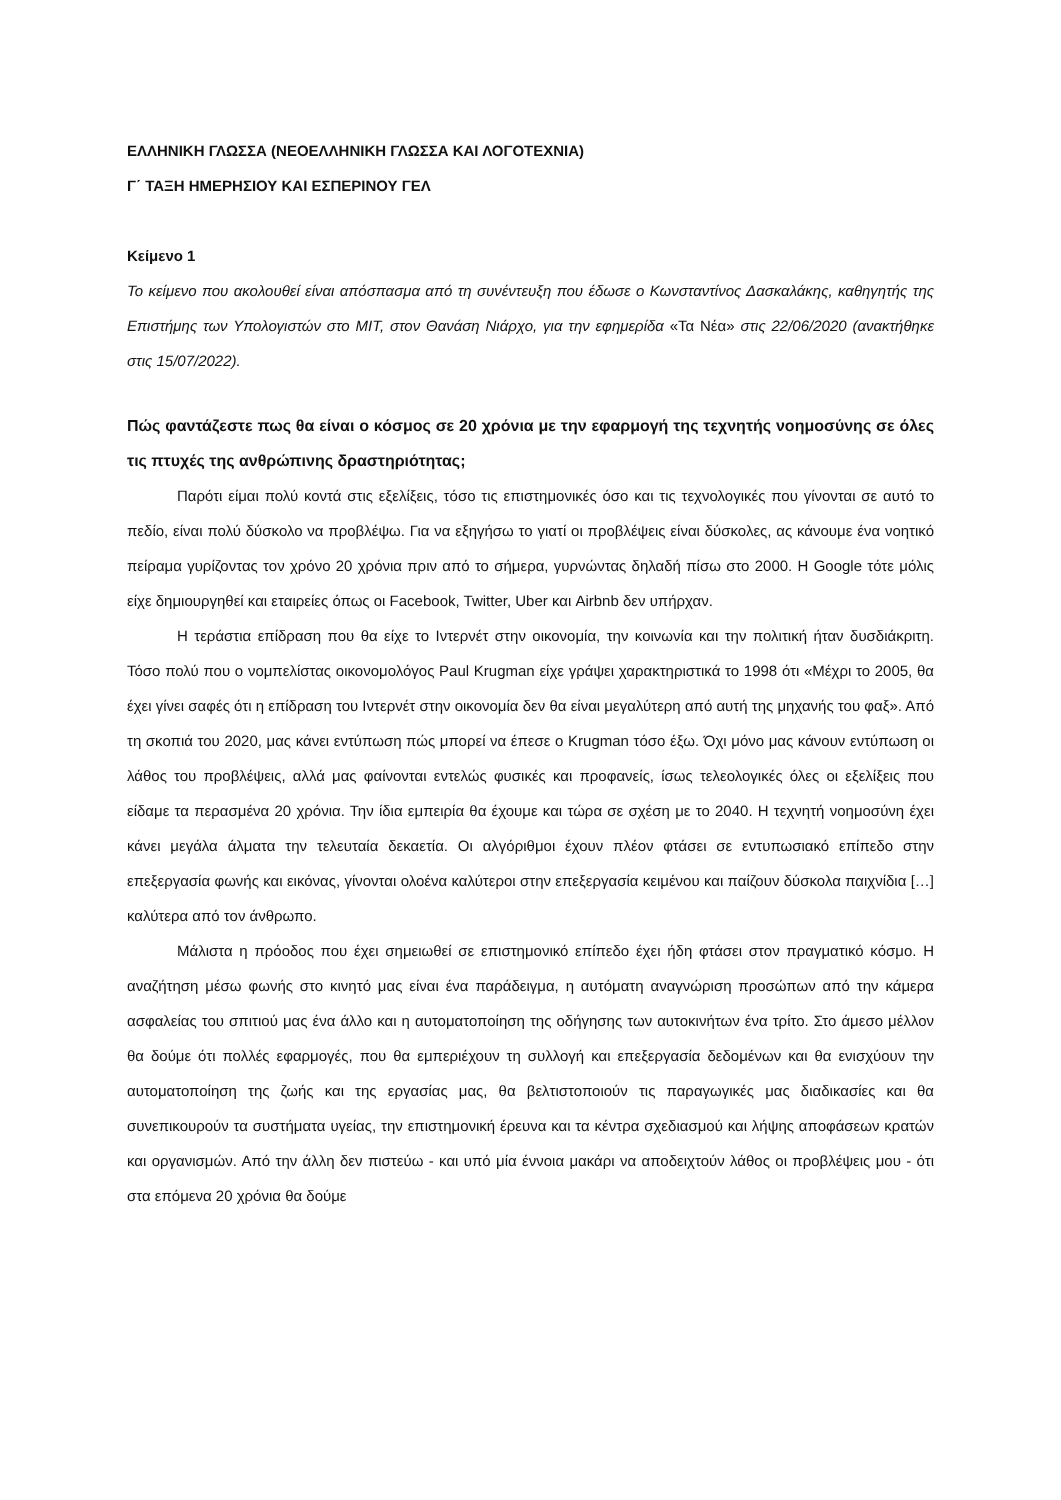ΕΛΛΗΝΙΚΗ ΓΛΩΣΣΑ (ΝΕΟΕΛΛΗΝΙΚΗ ΓΛΩΣΣΑ ΚΑΙ ΛΟΓΟΤΕΧΝΙΑ)
Γ΄ ΤΑΞΗ ΗΜΕΡΗΣΙΟΥ ΚΑΙ ΕΣΠΕΡΙΝΟΥ ΓΕΛ
Κείμενο 1
Το κείμενο που ακολουθεί είναι απόσπασμα από τη συνέντευξη που έδωσε ο Κωνσταντίνος Δασκαλάκης, καθηγητής της Επιστήμης των Υπολογιστών στο MIT, στον Θανάση Νιάρχο, για την εφημερίδα «Τα Νέα» στις 22/06/2020 (ανακτήθηκε στις 15/07/2022).
Πώς φαντάζεστε πως θα είναι ο κόσμος σε 20 χρόνια με την εφαρμογή της τεχνητής νοημοσύνης σε όλες τις πτυχές της ανθρώπινης δραστηριότητας;
Παρότι είμαι πολύ κοντά στις εξελίξεις, τόσο τις επιστημονικές όσο και τις τεχνολογικές που γίνονται σε αυτό το πεδίο, είναι πολύ δύσκολο να προβλέψω. Για να εξηγήσω το γιατί οι προβλέψεις είναι δύσκολες, ας κάνουμε ένα νοητικό πείραμα γυρίζοντας τον χρόνο 20 χρόνια πριν από το σήμερα, γυρνώντας δηλαδή πίσω στο 2000. Η Google τότε μόλις είχε δημιουργηθεί και εταιρείες όπως οι Facebook, Twitter, Uber και Airbnb δεν υπήρχαν.
Η τεράστια επίδραση που θα είχε το Ιντερνέτ στην οικονομία, την κοινωνία και την πολιτική ήταν δυσδιάκριτη. Τόσο πολύ που ο νομπελίστας οικονομολόγος Paul Krugman είχε γράψει χαρακτηριστικά το 1998 ότι «Μέχρι το 2005, θα έχει γίνει σαφές ότι η επίδραση του Ιντερνέτ στην οικονομία δεν θα είναι μεγαλύτερη από αυτή της μηχανής του φαξ». Από τη σκοπιά του 2020, μας κάνει εντύπωση πώς μπορεί να έπεσε ο Krugman τόσο έξω. Όχι μόνο μας κάνουν εντύπωση οι λάθος του προβλέψεις, αλλά μας φαίνονται εντελώς φυσικές και προφανείς, ίσως τελεολογικές όλες οι εξελίξεις που είδαμε τα περασμένα 20 χρόνια. Την ίδια εμπειρία θα έχουμε και τώρα σε σχέση με το 2040. Η τεχνητή νοημοσύνη έχει κάνει μεγάλα άλματα την τελευταία δεκαετία. Οι αλγόριθμοι έχουν πλέον φτάσει σε εντυπωσιακό επίπεδο στην επεξεργασία φωνής και εικόνας, γίνονται ολοένα καλύτεροι στην επεξεργασία κειμένου και παίζουν δύσκολα παιχνίδια […] καλύτερα από τον άνθρωπο.
Μάλιστα η πρόοδος που έχει σημειωθεί σε επιστημονικό επίπεδο έχει ήδη φτάσει στον πραγματικό κόσμο. Η αναζήτηση μέσω φωνής στο κινητό μας είναι ένα παράδειγμα, η αυτόματη αναγνώριση προσώπων από την κάμερα ασφαλείας του σπιτιού μας ένα άλλο και η αυτοματοποίηση της οδήγησης των αυτοκινήτων ένα τρίτο. Στο άμεσο μέλλον θα δούμε ότι πολλές εφαρμογές, που θα εμπεριέχουν τη συλλογή και επεξεργασία δεδομένων και θα ενισχύουν την αυτοματοποίηση της ζωής και της εργασίας μας, θα βελτιστοποιούν τις παραγωγικές μας διαδικασίες και θα συνεπικουρούν τα συστήματα υγείας, την επιστημονική έρευνα και τα κέντρα σχεδιασμού και λήψης αποφάσεων κρατών και οργανισμών. Από την άλλη δεν πιστεύω - και υπό μία έννοια μακάρι να αποδειχτούν λάθος οι προβλέψεις μου - ότι στα επόμενα 20 χρόνια θα δούμε